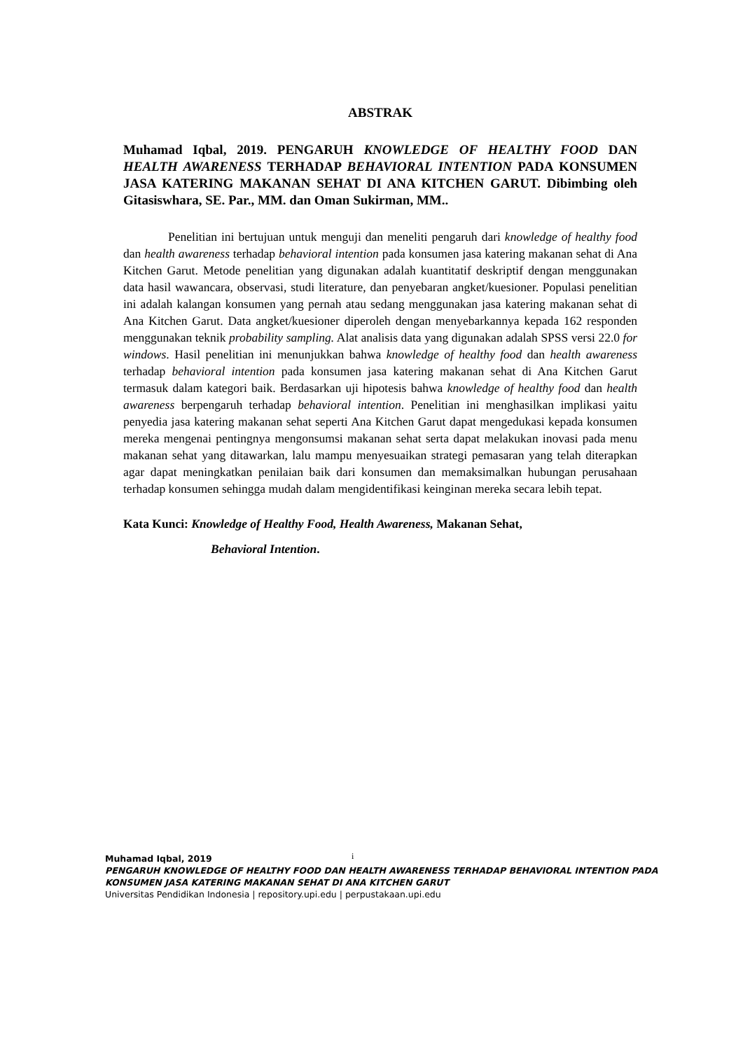ABSTRAK
Muhamad Iqbal, 2019. PENGARUH KNOWLEDGE OF HEALTHY FOOD DAN HEALTH AWARENESS TERHADAP BEHAVIORAL INTENTION PADA KONSUMEN JASA KATERING MAKANAN SEHAT DI ANA KITCHEN GARUT. Dibimbing oleh Gitasiswhara, SE. Par., MM. dan Oman Sukirman, MM..
Penelitian ini bertujuan untuk menguji dan meneliti pengaruh dari knowledge of healthy food dan health awareness terhadap behavioral intention pada konsumen jasa katering makanan sehat di Ana Kitchen Garut. Metode penelitian yang digunakan adalah kuantitatif deskriptif dengan menggunakan data hasil wawancara, observasi, studi literature, dan penyebaran angket/kuesioner. Populasi penelitian ini adalah kalangan konsumen yang pernah atau sedang menggunakan jasa katering makanan sehat di Ana Kitchen Garut. Data angket/kuesioner diperoleh dengan menyebarkannya kepada 162 responden menggunakan teknik probability sampling. Alat analisis data yang digunakan adalah SPSS versi 22.0 for windows. Hasil penelitian ini menunjukkan bahwa knowledge of healthy food dan health awareness terhadap behavioral intention pada konsumen jasa katering makanan sehat di Ana Kitchen Garut termasuk dalam kategori baik. Berdasarkan uji hipotesis bahwa knowledge of healthy food dan health awareness berpengaruh terhadap behavioral intention. Penelitian ini menghasilkan implikasi yaitu penyedia jasa katering makanan sehat seperti Ana Kitchen Garut dapat mengedukasi kepada konsumen mereka mengenai pentingnya mengonsumsi makanan sehat serta dapat melakukan inovasi pada menu makanan sehat yang ditawarkan, lalu mampu menyesuaikan strategi pemasaran yang telah diterapkan agar dapat meningkatkan penilaian baik dari konsumen dan memaksimalkan hubungan perusahaan terhadap konsumen sehingga mudah dalam mengidentifikasi keinginan mereka secara lebih tepat.
Kata Kunci: Knowledge of Healthy Food, Health Awareness, Makanan Sehat,
Behavioral Intention.
i
Muhamad Iqbal, 2019
PENGARUH KNOWLEDGE OF HEALTHY FOOD DAN HEALTH AWARENESS TERHADAP BEHAVIORAL INTENTION PADA
KONSUMEN JASA KATERING MAKANAN SEHAT DI ANA KITCHEN GARUT
Universitas Pendidikan Indonesia | repository.upi.edu | perpustakaan.upi.edu